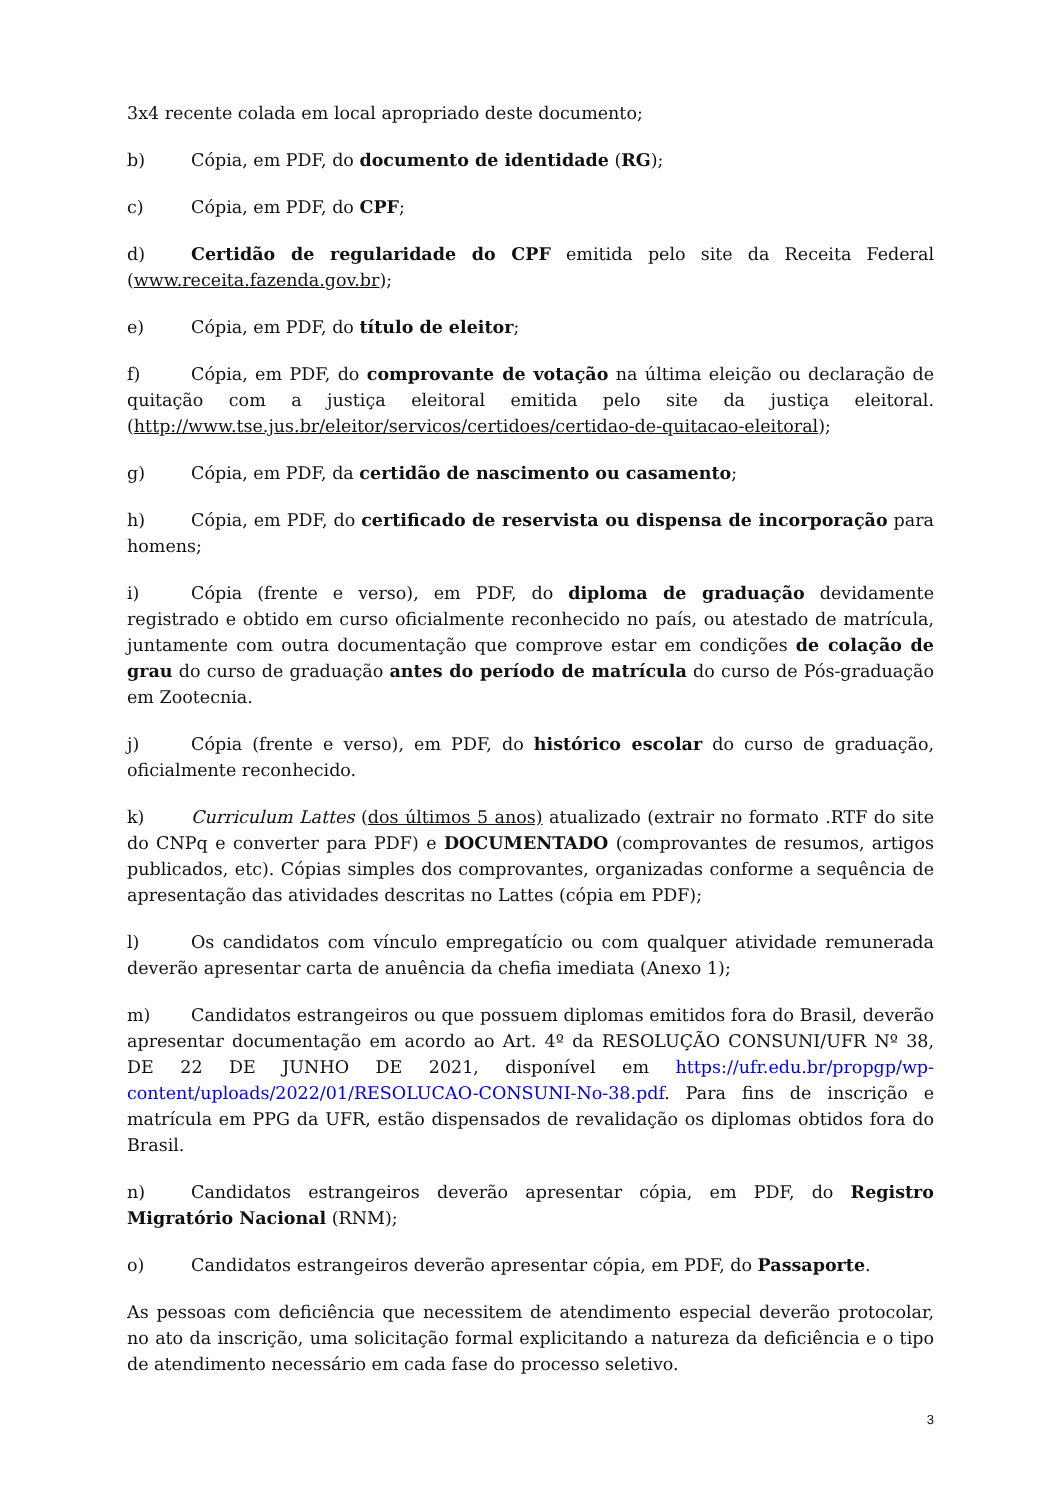3x4 recente colada em local apropriado deste documento;
b) Cópia, em PDF, do documento de identidade (RG);
c) Cópia, em PDF, do CPF;
d) Certidão de regularidade do CPF emitida pelo site da Receita Federal (www.receita.fazenda.gov.br);
e) Cópia, em PDF, do título de eleitor;
f) Cópia, em PDF, do comprovante de votação na última eleição ou declaração de quitação com a justiça eleitoral emitida pelo site da justiça eleitoral. (http://www.tse.jus.br/eleitor/servicos/certidoes/certidao-de-quitacao-eleitoral);
g) Cópia, em PDF, da certidão de nascimento ou casamento;
h) Cópia, em PDF, do certificado de reservista ou dispensa de incorporação para homens;
i) Cópia (frente e verso), em PDF, do diploma de graduação devidamente registrado e obtido em curso oficialmente reconhecido no país, ou atestado de matrícula, juntamente com outra documentação que comprove estar em condições de colação de grau do curso de graduação antes do período de matrícula do curso de Pós-graduação em Zootecnia.
j) Cópia (frente e verso), em PDF, do histórico escolar do curso de graduação, oficialmente reconhecido.
k) Curriculum Lattes (dos últimos 5 anos) atualizado (extrair no formato .RTF do site do CNPq e converter para PDF) e DOCUMENTADO (comprovantes de resumos, artigos publicados, etc). Cópias simples dos comprovantes, organizadas conforme a sequência de apresentação das atividades descritas no Lattes (cópia em PDF);
l) Os candidatos com vínculo empregatício ou com qualquer atividade remunerada deverão apresentar carta de anuência da chefia imediata (Anexo 1);
m) Candidatos estrangeiros ou que possuem diplomas emitidos fora do Brasil, deverão apresentar documentação em acordo ao Art. 4º da RESOLUÇÃO CONSUNI/UFR Nº 38, DE 22 DE JUNHO DE 2021, disponível em https://ufr.edu.br/propgp/wp-content/uploads/2022/01/RESOLUCAO-CONSUNI-No-38.pdf. Para fins de inscrição e matrícula em PPG da UFR, estão dispensados de revalidação os diplomas obtidos fora do Brasil.
n) Candidatos estrangeiros deverão apresentar cópia, em PDF, do Registro Migratório Nacional (RNM);
o) Candidatos estrangeiros deverão apresentar cópia, em PDF, do Passaporte.
As pessoas com deficiência que necessitem de atendimento especial deverão protocolar, no ato da inscrição, uma solicitação formal explicitando a natureza da deficiência e o tipo de atendimento necessário em cada fase do processo seletivo.
3